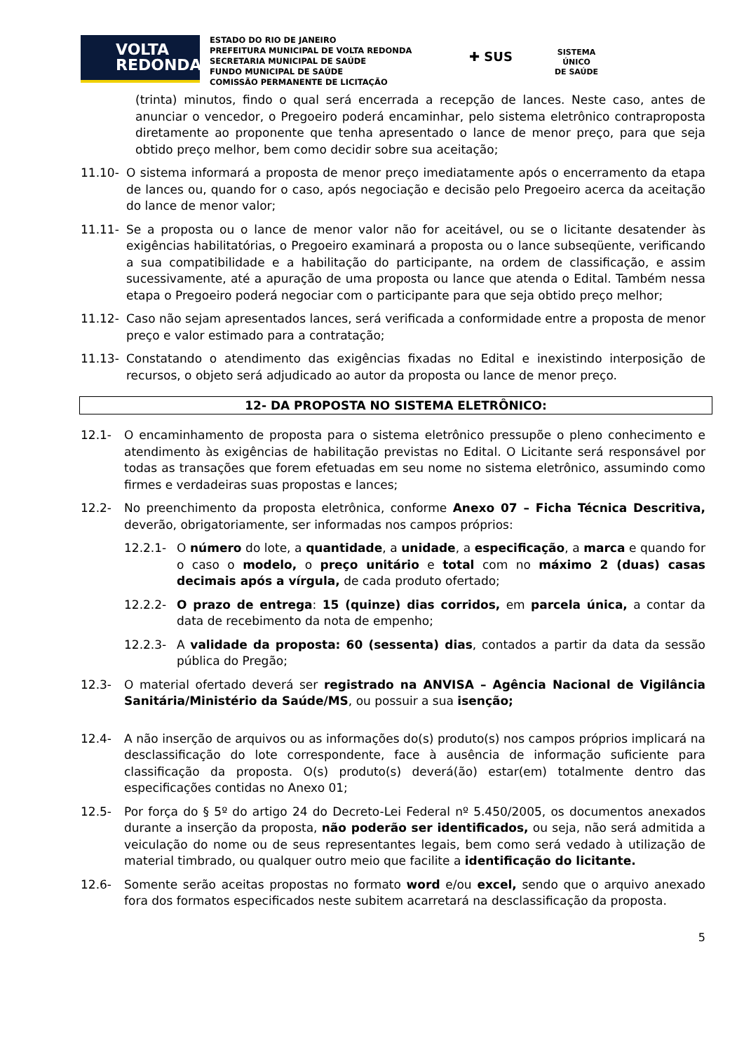VOLTA
REDONDA
ESTADO DO RIO DE JANEIRO
PREFEITURA MUNICIPAL DE VOLTA REDONDA
SECRETARIA MUNICIPAL DE SAÚDE
FUNDO MUNICIPAL DE SAÚDE
COMISSÃO PERMANENTE DE LICITAÇÃO
✚ SUS
SISTEMA
ÚNICO
DE SAÚDE
(trinta) minutos, findo o qual será encerrada a recepção de lances. Neste caso, antes de anunciar o vencedor, o Pregoeiro poderá encaminhar, pelo sistema eletrônico contraproposta diretamente ao proponente que tenha apresentado o lance de menor preço, para que seja obtido preço melhor, bem como decidir sobre sua aceitação;
11.10- O sistema informará a proposta de menor preço imediatamente após o encerramento da etapa de lances ou, quando for o caso, após negociação e decisão pelo Pregoeiro acerca da aceitação do lance de menor valor;
11.11- Se a proposta ou o lance de menor valor não for aceitável, ou se o licitante desatender às exigências habilitatórias, o Pregoeiro examinará a proposta ou o lance subseqüente, verificando a sua compatibilidade e a habilitação do participante, na ordem de classificação, e assim sucessivamente, até a apuração de uma proposta ou lance que atenda o Edital. Também nessa etapa o Pregoeiro poderá negociar com o participante para que seja obtido preço melhor;
11.12- Caso não sejam apresentados lances, será verificada a conformidade entre a proposta de menor preço e valor estimado para a contratação;
11.13- Constatando o atendimento das exigências fixadas no Edital e inexistindo interposição de recursos, o objeto será adjudicado ao autor da proposta ou lance de menor preço.
12- DA PROPOSTA NO SISTEMA ELETRÔNICO:
12.1- O encaminhamento de proposta para o sistema eletrônico pressupõe o pleno conhecimento e atendimento às exigências de habilitação previstas no Edital. O Licitante será responsável por todas as transações que forem efetuadas em seu nome no sistema eletrônico, assumindo como firmes e verdadeiras suas propostas e lances;
12.2- No preenchimento da proposta eletrônica, conforme Anexo 07 – Ficha Técnica Descritiva, deverão, obrigatoriamente, ser informadas nos campos próprios:
12.2.1- O número do lote, a quantidade, a unidade, a especificação, a marca e quando for o caso o modelo, o preço unitário e total com no máximo 2 (duas) casas decimais após a vírgula, de cada produto ofertado;
12.2.2- O prazo de entrega: 15 (quinze) dias corridos, em parcela única, a contar da data de recebimento da nota de empenho;
12.2.3- A validade da proposta: 60 (sessenta) dias, contados a partir da data da sessão pública do Pregão;
12.3- O material ofertado deverá ser registrado na ANVISA – Agência Nacional de Vigilância Sanitária/Ministério da Saúde/MS, ou possuir a sua isenção;
12.4- A não inserção de arquivos ou as informações do(s) produto(s) nos campos próprios implicará na desclassificação do lote correspondente, face à ausência de informação suficiente para classificação da proposta. O(s) produto(s) deverá(ão) estar(em) totalmente dentro das especificações contidas no Anexo 01;
12.5- Por força do § 5º do artigo 24 do Decreto-Lei Federal nº 5.450/2005, os documentos anexados durante a inserção da proposta, não poderão ser identificados, ou seja, não será admitida a veiculação do nome ou de seus representantes legais, bem como será vedado à utilização de material timbrado, ou qualquer outro meio que facilite a identificação do licitante.
12.6- Somente serão aceitas propostas no formato word e/ou excel, sendo que o arquivo anexado fora dos formatos especificados neste subitem acarretará na desclassificação da proposta.
5